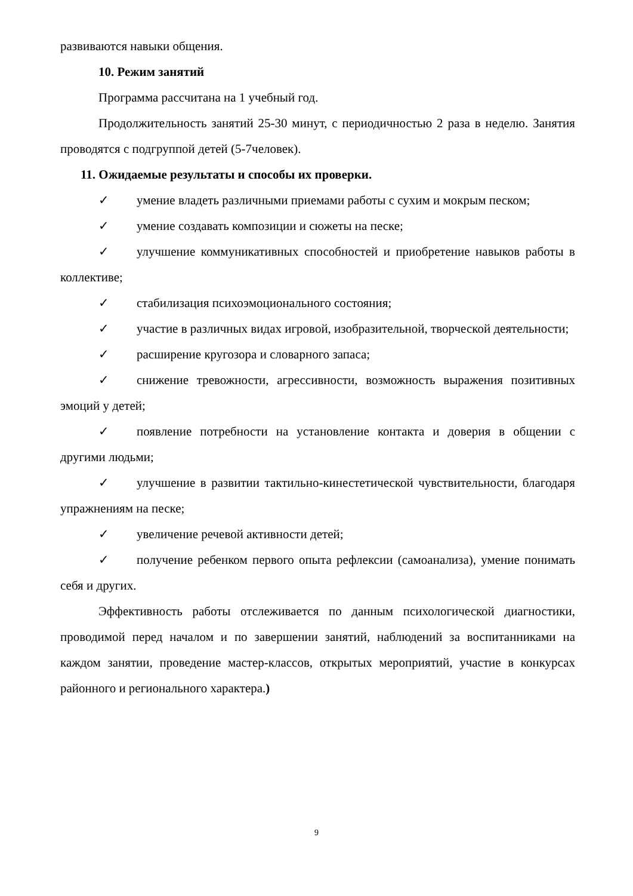развиваются навыки общения.
10. Режим занятий
Программа рассчитана на 1 учебный год.
Продолжительность занятий 25-30 минут, с периодичностью 2 раза в неделю. Занятия проводятся с подгруппой детей (5-7человек).
11. Ожидаемые результаты и способы их проверки.
✓ умение владеть различными приемами работы с сухим и мокрым песком;
✓ умение создавать композиции и сюжеты на песке;
✓ улучшение коммуникативных способностей и приобретение навыков работы в коллективе;
✓ стабилизация психоэмоционального состояния;
✓ участие в различных видах игровой, изобразительной, творческой деятельности;
✓ расширение кругозора и словарного запаса;
✓ снижение тревожности, агрессивности, возможность выражения позитивных эмоций у детей;
✓ появление потребности на установление контакта и доверия в общении с другими людьми;
✓ улучшение в развитии тактильно-кинестетической чувствительности, благодаря упражнениям на песке;
✓ увеличение речевой активности детей;
✓ получение ребенком первого опыта рефлексии (самоанализа), умение понимать себя и других.
Эффективность работы отслеживается по данным психологической диагностики, проводимой перед началом и по завершении занятий, наблюдений за воспитанниками на каждом занятии, проведение мастер-классов, открытых мероприятий, участие в конкурсах районного и регионального характера.)
9